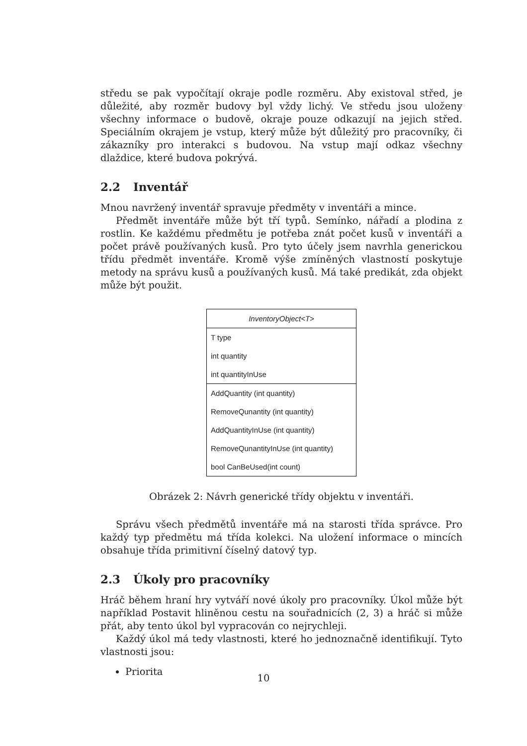středu se pak vypočítají okraje podle rozměru. Aby existoval střed, je důležité, aby rozměr budovy byl vždy lichý. Ve středu jsou uloženy všechny informace o budově, okraje pouze odkazují na jejich střed. Speciálním okrajem je vstup, který může být důležitý pro pracovníky, či zákazníky pro interakci s budovou. Na vstup mají odkaz všechny dlaždice, které budova pokrývá.
2.2 Inventář
Mnou navržený inventář spravuje předměty v inventáři a mince.
Předmět inventáře může být tří typů. Semínko, nářadí a plodina z rostlin. Ke každému předmětu je potřeba znát počet kusů v inventáři a počet právě používaných kusů. Pro tyto účely jsem navrhla generickou třídu předmět inventáře. Kromě výše zmíněných vlastností poskytuje metody na správu kusů a používaných kusů. Má také predikát, zda objekt může být použit.
InventoryObject<T>
T type
int quantity
int quantityInUse
AddQuantity (int quantity)
RemoveQunantity (int quantity)
AddQuantityInUse (int quantity)
RemoveQunantityInUse (int quantity)
bool CanBeUsed(int count)
Obrázek 2: Návrh generické třídy objektu v inventáři.
Správu všech předmětů inventáře má na starosti třída správce. Pro každý typ předmětu má třída kolekci. Na uložení informace o mincích obsahuje třída primitivní číselný datový typ.
2.3 Úkoly pro pracovníky
Hráč během hraní hry vytváří nové úkoly pro pracovníky. Úkol může být například Postavit hliněnou cestu na souřadnicích (2, 3) a hráč si může přát, aby tento úkol byl vypracován co nejrychleji.
Každý úkol má tedy vlastnosti, které ho jednoznačně identifikují. Tyto vlastnosti jsou:
Priorita
10